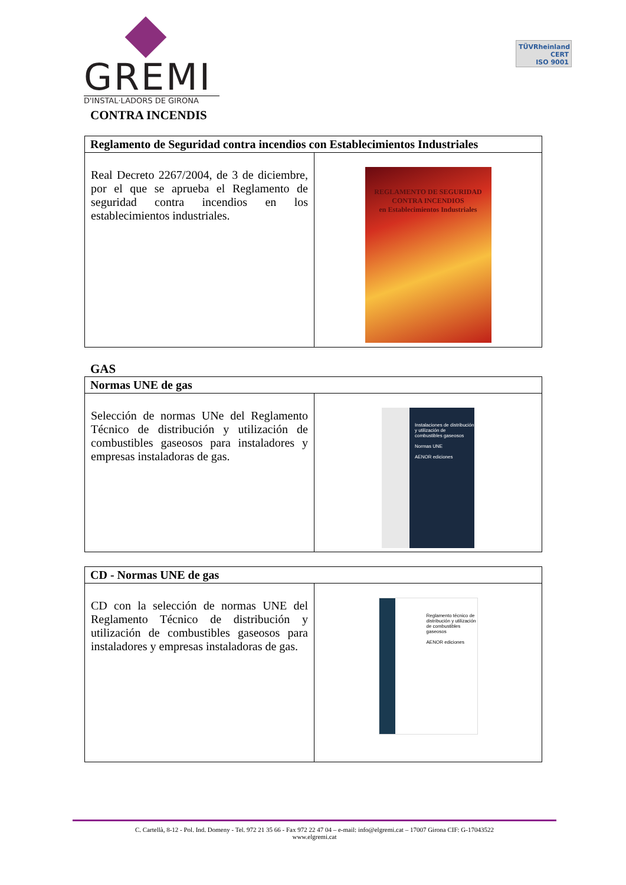GREMI
D'INSTAL·LADORS DE GIRONA
TÜVRheinland
CERT
ISO 9001
CONTRA INCENDIS
| Reglamento de Seguridad contra incendios con Establecimientos Industriales | |
| --- | --- |
| Real Decreto 2267/2004, de 3 de diciembre, por el que se aprueba el Reglamento de seguridad contra incendios en los establecimientos industriales. | REGLAMENTO DE SEGURIDAD CONTRA INCENDIOS en Establecimientos Industriales |
GAS
| Normas UNE de gas | |
| --- | --- |
| Selección de normas UNe del Reglamento Técnico de distribución y utilización de combustibles gaseosos para instaladores y empresas instaladoras de gas. | Instalaciones de distribución y utilización de combustibles gaseosos Normas UNE AENOR ediciones |
| CD - Normas UNE de gas | |
| --- | --- |
| CD con la selección de normas UNE del Reglamento Técnico de distribución y utilización de combustibles gaseosos para instaladores y empresas instaladoras de gas. | Reglamento técnico de distribución y utilización de combustibles gaseosos AENOR ediciones |
C. Cartellà, 8-12 - Pol. Ind. Domeny - Tel. 972 21 35 66 - Fax 972 22 47 04 – e-mail: info@elgremi.cat – 17007 Girona CIF: G-17043522
www.elgremi.cat